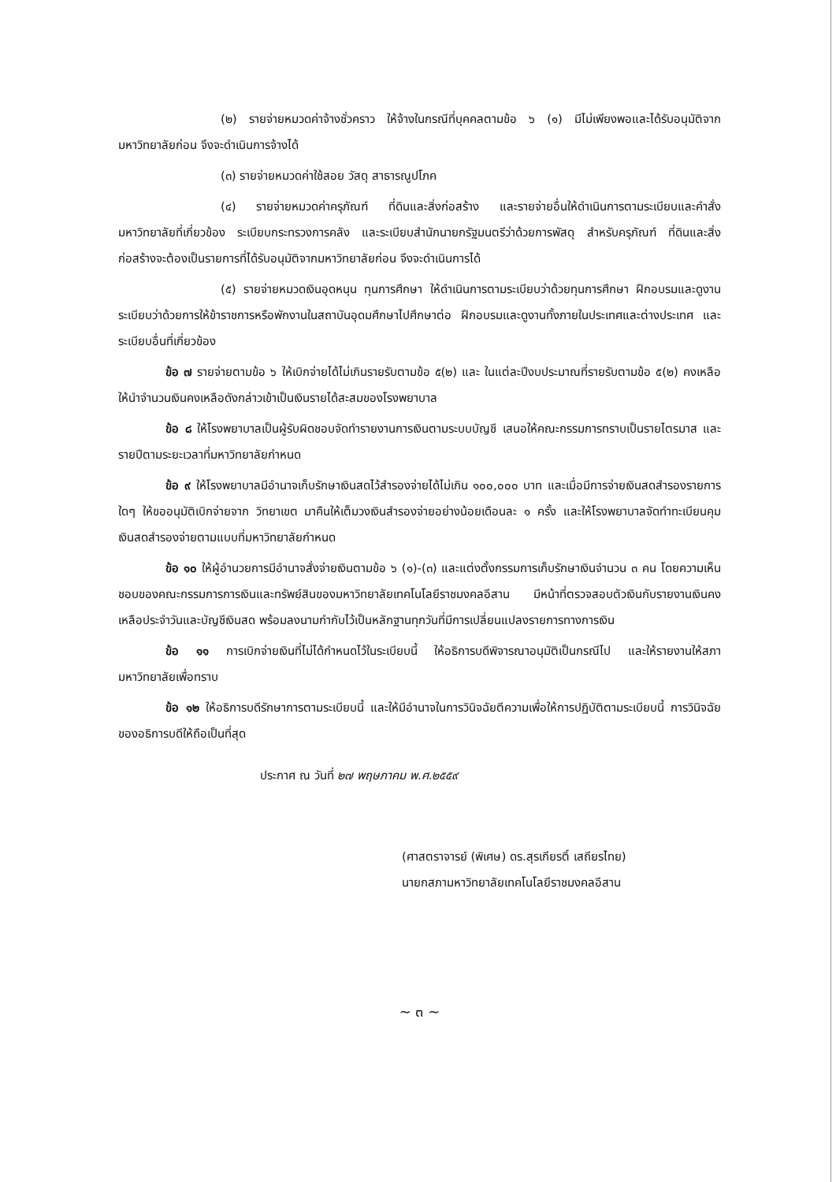(๒) รายจ่ายหมวดค่าจ้างชั่วคราว ให้จ้างในกรณีที่บุคคลตามข้อ ๖ (๑) มีไม่เพียงพอและได้รับอนุมัติจากมหาวิทยาลัยก่อน จึงจะดำเนินการจ้างได้
(๓) รายจ่ายหมวดค่าใช้สอย วัสดุ สาธารณูปโภค
(๔) รายจ่ายหมวดค่าครุภัณฑ์ ที่ดินและสิ่งก่อสร้าง และรายจ่ายอื่นให้ดำเนินการตามระเบียบและคำสั่งมหาวิทยาลัยที่เกี่ยวข้อง ระเบียบกระทรวงการคลัง และระเบียบสำนักนายกรัฐมนตรีว่าด้วยการพัสดุ สำหรับครุภัณฑ์ ที่ดินและสิ่งก่อสร้างจะต้องเป็นรายการที่ได้รับอนุมัติจากมหาวิทยาลัยก่อน จึงจะดำเนินการได้
(๕) รายจ่ายหมวดเงินอุดหนุน ทุนการศึกษา ให้ดำเนินการตามระเบียบว่าด้วยทุนการศึกษา ฝึกอบรมและดูงาน ระเบียบว่าด้วยการให้ข้าราชการหรือพักงานในสถาบันอุดมศึกษาไปศึกษาต่อ ฝึกอบรมและดูงานทั้งภายในประเทศและต่างประเทศ และระเบียบอื่นที่เกี่ยวข้อง
ข้อ ๗ รายจ่ายตามข้อ ๖ ให้เบิกจ่ายได้ไม่เกินรายรับตามข้อ ๕(๒) และ ในแต่ละปีงบประมาณที่รายรับตามข้อ ๕(๒) คงเหลือ ให้นำจำนวนเงินคงเหลือดังกล่าวเข้าเป็นเงินรายได้สะสมของโรงพยาบาล
ข้อ ๘ ให้โรงพยาบาลเป็นผู้รับผิดชอบจัดทำรายงานการเงินตามระบบบัญชี เสนอให้คณะกรรมการทราบเป็นรายไตรมาส และรายปีตามระยะเวลาที่มหาวิทยาลัยกำหนด
ข้อ ๙ ให้โรงพยาบาลมีอำนาจเก็บรักษาเงินสดไว้สำรองจ่ายได้ไม่เกิน ๑๐๐,๐๐๐ บาท และเมื่อมีการจ่ายเงินสดสำรองรายการใดๆ ให้ขออนุมัติเบิกจ่ายจาก วิทยาเขต มาคืนให้เต็มวงเงินสำรองจ่ายอย่างน้อยเดือนละ ๑ ครั้ง และให้โรงพยาบาลจัดทำทะเบียนคุมเงินสดสำรองจ่ายตามแบบที่มหาวิทยาลัยกำหนด
ข้อ ๑๐ ให้ผู้อำนวยการมีอำนาจสั่งจ่ายเงินตามข้อ ๖ (๑)-(๓) และแต่งตั้งกรรมการเก็บรักษาเงินจำนวน ๓ คน โดยความเห็นชอบของคณะกรรมการการเงินและทรัพย์สินของมหาวิทยาลัยเทคโนโลยีราชมงคลอีสาน มีหน้าที่ตรวจสอบตัวเงินกับรายงานเงินคงเหลือประจำวันและบัญชีเงินสด พร้อมลงนามกำกับไว้เป็นหลักฐานทุกวันที่มีการเปลี่ยนแปลงรายการทางการเงิน
ข้อ ๑๑ การเบิกจ่ายเงินที่ไม่ได้กำหนดไว้ในระเบียบนี้ ให้อธิการบดีพิจารณาอนุมัติเป็นกรณีไป และให้รายงานให้สภามหาวิทยาลัยเพื่อทราบ
ข้อ ๑๒ ให้อธิการบดีรักษาการตามระเบียบนี้ และให้มีอำนาจในการวินิจฉัยตีความเพื่อให้การปฏิบัติตามระเบียบนี้ การวินิจฉัยของอธิการบดีให้ถือเป็นที่สุด
ประกาศ ณ วันที่ ๒๗ พฤษภาคม พ.ศ.๒๕๕๙
(ศาสตราจารย์ (พิเศษ) ดร.สุรเกียรติ์ เสถียรไทย)
นายกสภามหาวิทยาลัยเทคโนโลยีราชมงคลอีสาน
~ ๓ ~